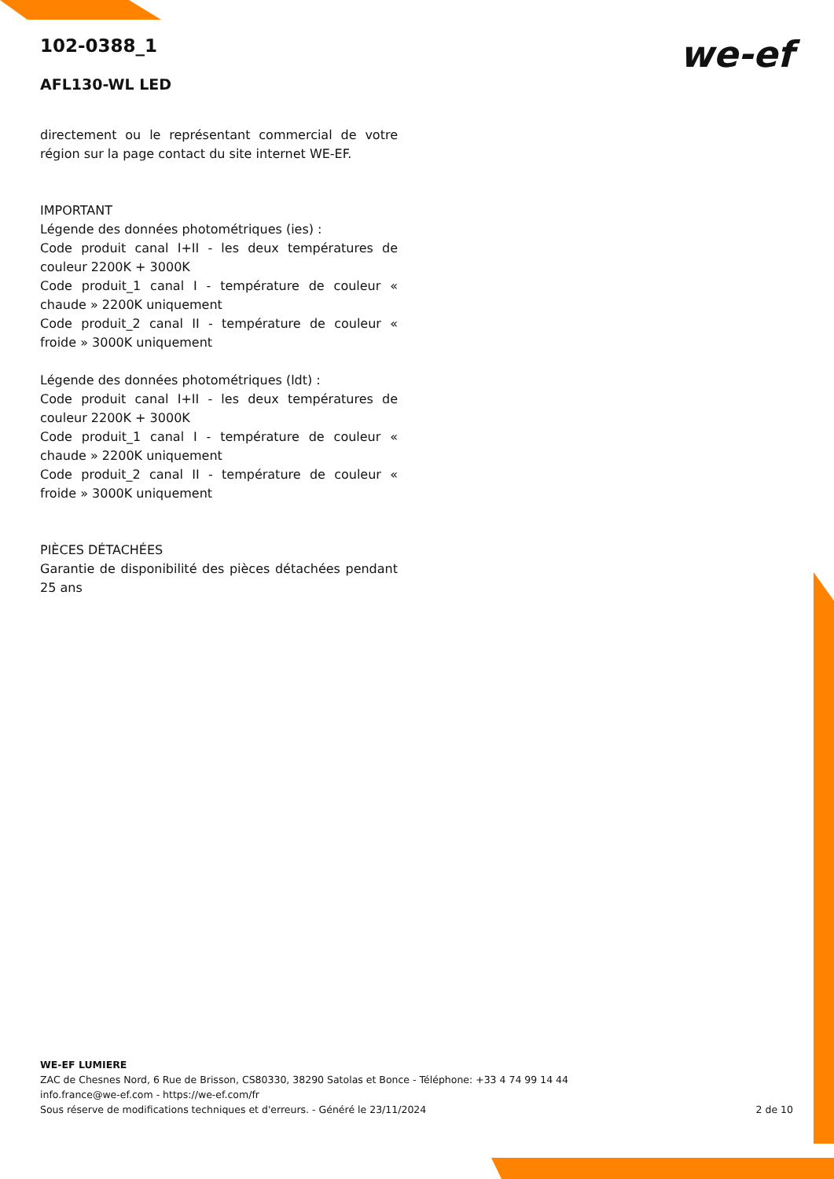we-ef
102-0388_1
AFL130-WL LED
directement ou le représentant commercial de votre région sur la page contact du site internet WE-EF.
IMPORTANT
Légende des données photométriques (ies) :
Code produit canal I+II - les deux températures de couleur 2200K + 3000K
Code produit_1 canal I - température de couleur « chaude » 2200K uniquement
Code produit_2 canal II - température de couleur « froide » 3000K uniquement
Légende des données photométriques (ldt) :
Code produit canal I+II - les deux températures de couleur 2200K + 3000K
Code produit_1 canal I - température de couleur « chaude » 2200K uniquement
Code produit_2 canal II - température de couleur « froide » 3000K uniquement
PIÈCES DÉTACHÉES
Garantie de disponibilité des pièces détachées pendant 25 ans
WE-EF LUMIERE
ZAC de Chesnes Nord, 6 Rue de Brisson, CS80330, 38290 Satolas et Bonce - Téléphone: +33 4 74 99 14 44
info.france@we-ef.com - https://we-ef.com/fr
Sous réserve de modifications techniques et d'erreurs. - Généré le 23/11/2024 2 de 10